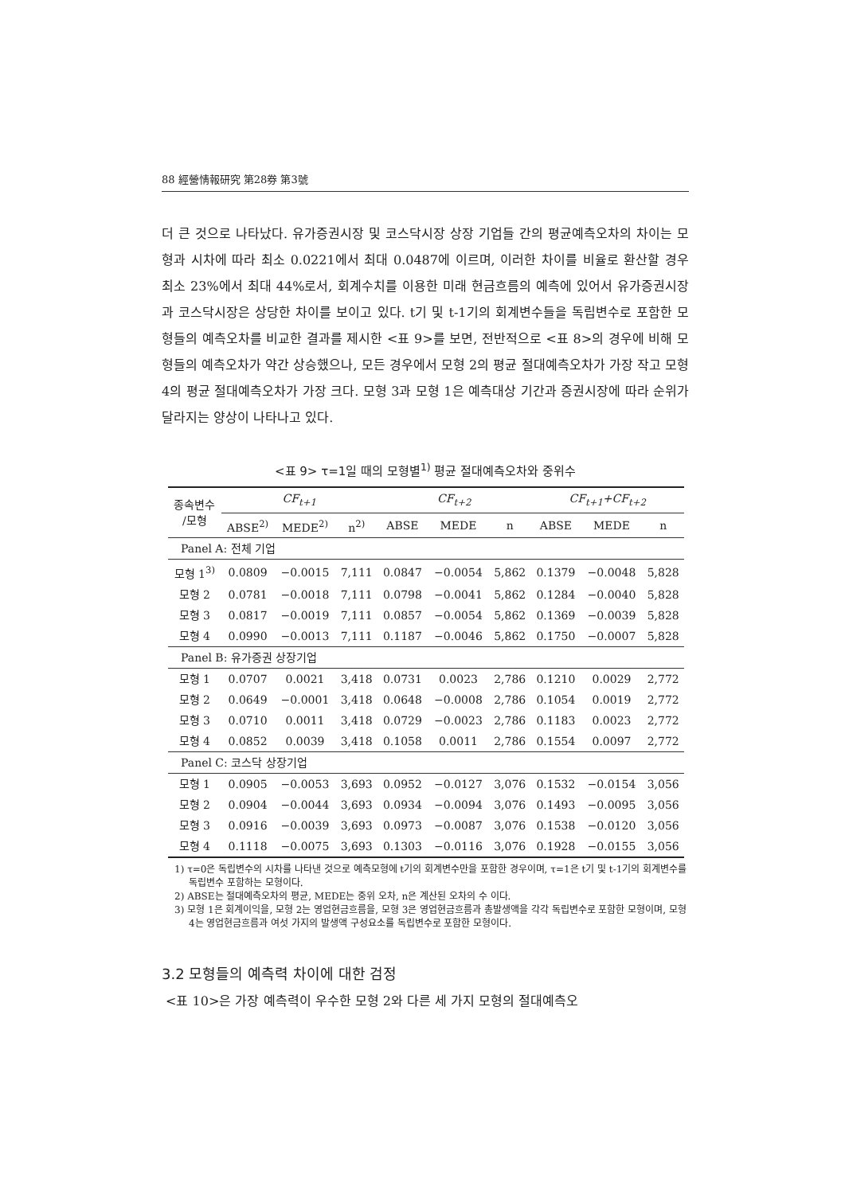88 經營情報研究 第28券 第3號
더 큰 것으로 나타났다. 유가증권시장 및 코스닥시장 상장 기업들 간의 평균예측오차의 차이는 모형과 시차에 따라 최소 0.0221에서 최대 0.0487에 이르며, 이러한 차이를 비율로 환산할 경우 최소 23%에서 최대 44%로서, 회계수치를 이용한 미래 현금흐름의 예측에 있어서 유가증권시장과 코스닥시장은 상당한 차이를 보이고 있다. t기 및 t-1기의 회계변수들을 독립변수로 포함한 모형들의 예측오차를 비교한 결과를 제시한 <표 9>를 보면, 전반적으로 <표 8>의 경우에 비해 모형들의 예측오차가 약간 상승했으나, 모든 경우에서 모형 2의 평균 절대예측오차가 가장 작고 모형 4의 평균 절대예측오차가 가장 크다. 모형 3과 모형 1은 예측대상 기간과 증권시장에 따라 순위가 달라지는 양상이 나타나고 있다.
<표 9> τ=1일 때의 모형별<sup>1)</sup> 평균 절대예측오차와 중위수
| 종속변수 /모형 | CF<sub>t+1</sub> | | | CF<sub>t+2</sub> | | | CF<sub>t+1</sub>+CF<sub>t+2</sub> | | |
| --- | --- | --- | --- | --- | --- | --- | --- | --- | --- |
| | ABSE<sup>2)</sup> | MEDE<sup>2)</sup> | n<sup>2)</sup> | ABSE | MEDE | n | ABSE | MEDE | n |
| Panel A: 전체 기업 | | | | | | | | | |
| 모형 1<sup>3)</sup> | 0.0809 | −0.0015 | 7,111 | 0.0847 | −0.0054 | 5,862 | 0.1379 | −0.0048 | 5,828 |
| 모형 2 | 0.0781 | −0.0018 | 7,111 | 0.0798 | −0.0041 | 5,862 | 0.1284 | −0.0040 | 5,828 |
| 모형 3 | 0.0817 | −0.0019 | 7,111 | 0.0857 | −0.0054 | 5,862 | 0.1369 | −0.0039 | 5,828 |
| 모형 4 | 0.0990 | −0.0013 | 7,111 | 0.1187 | −0.0046 | 5,862 | 0.1750 | −0.0007 | 5,828 |
| Panel B: 유가증권 상장기업 | | | | | | | | | |
| 모형 1 | 0.0707 | 0.0021 | 3,418 | 0.0731 | 0.0023 | 2,786 | 0.1210 | 0.0029 | 2,772 |
| 모형 2 | 0.0649 | −0.0001 | 3,418 | 0.0648 | −0.0008 | 2,786 | 0.1054 | 0.0019 | 2,772 |
| 모형 3 | 0.0710 | 0.0011 | 3,418 | 0.0729 | −0.0023 | 2,786 | 0.1183 | 0.0023 | 2,772 |
| 모형 4 | 0.0852 | 0.0039 | 3,418 | 0.1058 | 0.0011 | 2,786 | 0.1554 | 0.0097 | 2,772 |
| Panel C: 코스닥 상장기업 | | | | | | | | | |
| 모형 1 | 0.0905 | −0.0053 | 3,693 | 0.0952 | −0.0127 | 3,076 | 0.1532 | −0.0154 | 3,056 |
| 모형 2 | 0.0904 | −0.0044 | 3,693 | 0.0934 | −0.0094 | 3,076 | 0.1493 | −0.0095 | 3,056 |
| 모형 3 | 0.0916 | −0.0039 | 3,693 | 0.0973 | −0.0087 | 3,076 | 0.1538 | −0.0120 | 3,056 |
| 모형 4 | 0.1118 | −0.0075 | 3,693 | 0.1303 | −0.0116 | 3,076 | 0.1928 | −0.0155 | 3,056 |
1) τ=0은 독립변수의 시차를 나타낸 것으로 예측모형에 t기의 회계변수만을 포함한 경우이며, τ=1은 t기 및 t-1기의 회계변수를 독립변수 포함하는 모형이다.
2) ABSE는 절대예측오차의 평균, MEDE는 중위 오차, n은 계산된 오차의 수 이다.
3) 모형 1은 회계이익을, 모형 2는 영업현금흐름을, 모형 3은 영업현금흐름과 총발생액을 각각 독립변수로 포함한 모형이며, 모형 4는 영업현금흐름과 여섯 가지의 발생액 구성요소를 독립변수로 포함한 모형이다.
3.2 모형들의 예측력 차이에 대한 검정
<표 10>은 가장 예측력이 우수한 모형 2와 다른 세 가지 모형의 절대예측오